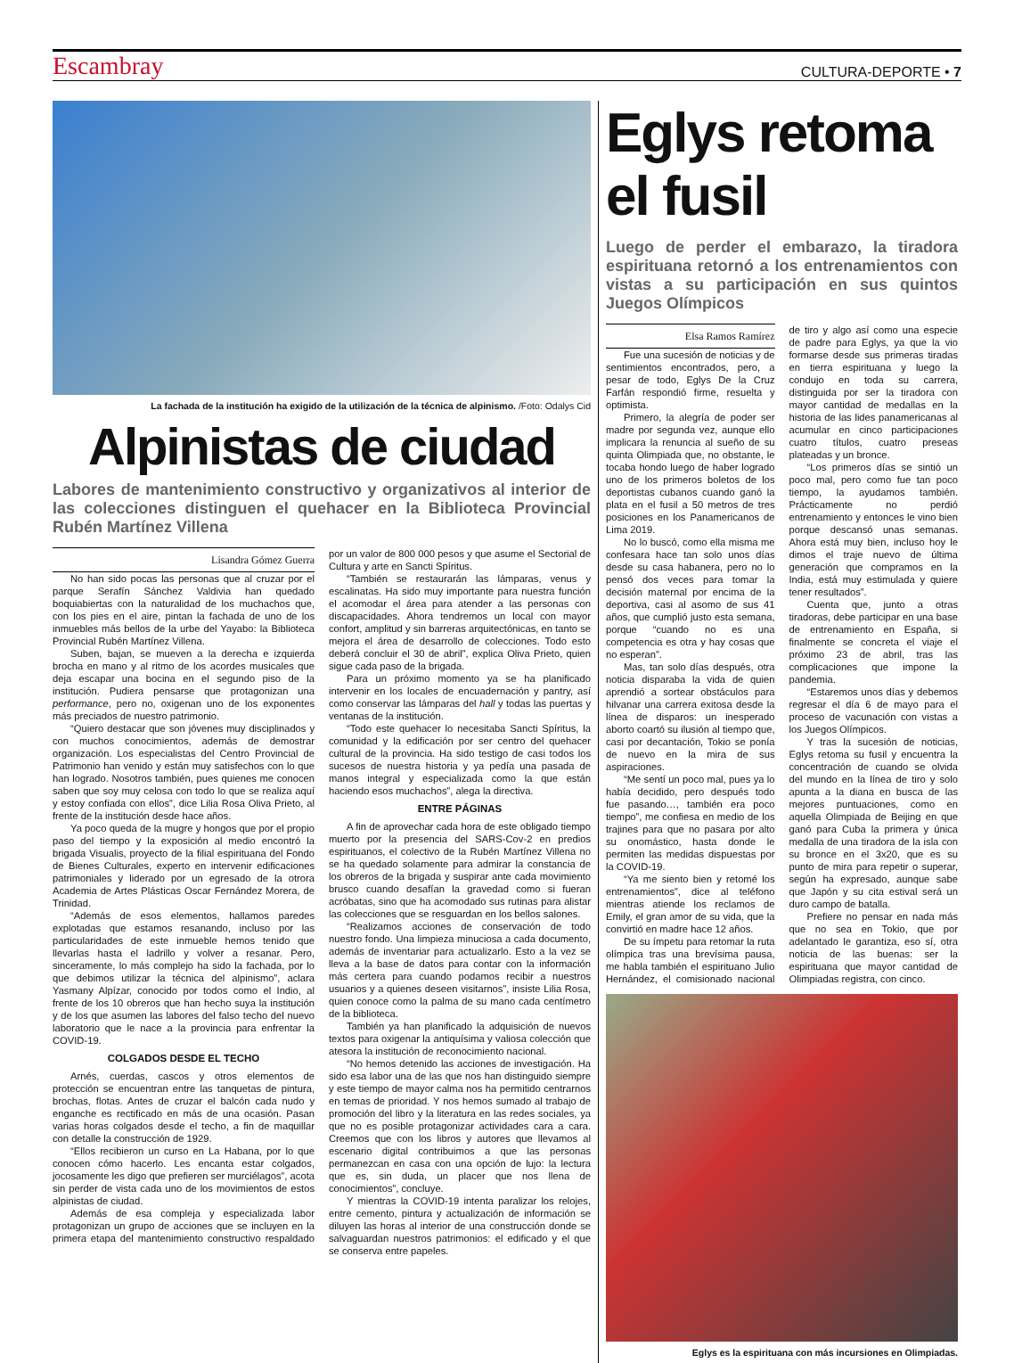Escambray CULTURA-DEPORTE • 7
La fachada de la institución ha exigido de la utilización de la técnica de alpinismo. /Foto: Odalys Cid
Alpinistas de ciudad
Labores de mantenimiento constructivo y organizativos al interior de las colecciones distinguen el quehacer en la Biblioteca Provincial Rubén Martínez Villena
Lisandra Gómez Guerra
No han sido pocas las personas que al cruzar por el parque Serafín Sánchez Valdivia han quedado boquiabiertas con la naturalidad de los muchachos que, con los pies en el aire, pintan la fachada de uno de los inmuebles más bellos de la urbe del Yayabo: la Biblioteca Provincial Rubén Martínez Villena.
Suben, bajan, se mueven a la derecha e izquierda brocha en mano y al ritmo de los acordes musicales que deja escapar una bocina en el segundo piso de la institución. Pudiera pensarse que protagonizan una performance, pero no, oxigenan uno de los exponentes más preciados de nuestro patrimonio.
“Quiero destacar que son jóvenes muy disciplinados y con muchos conocimientos, además de demostrar organización. Los especialistas del Centro Provincial de Patrimonio han venido y están muy satisfechos con lo que han logrado. Nosotros también, pues quienes me conocen saben que soy muy celosa con todo lo que se realiza aquí y estoy confiada con ellos”, dice Lilia Rosa Oliva Prieto, al frente de la institución desde hace años.
Ya poco queda de la mugre y hongos que por el propio paso del tiempo y la exposición al medio encontró la brigada Visualis, proyecto de la filial espirituana del Fondo de Bienes Culturales, experto en intervenir edificaciones patrimoniales y liderado por un egresado de la otrora Academia de Artes Plásticas Oscar Fernández Morera, de Trinidad.
“Además de esos elementos, hallamos paredes explotadas que estamos resanando, incluso por las particularidades de este inmueble hemos tenido que llevarlas hasta el ladrillo y volver a resanar. Pero, sinceramente, lo más complejo ha sido la fachada, por lo que debimos utilizar la técnica del alpinismo”, aclara Yasmany Alpízar, conocido por todos como el Indio, al frente de los 10 obreros que han hecho suya la institución y de los que asumen las labores del falso techo del nuevo laboratorio que le nace a la provincia para enfrentar la COVID-19.
COLGADOS DESDE EL TECHO
Arnés, cuerdas, cascos y otros elementos de protección se encuentran entre las tanquetas de pintura, brochas, flotas. Antes de cruzar el balcón cada nudo y enganche es rectificado en más de una ocasión. Pasan varias horas colgados desde el techo, a fin de maquillar con detalle la construcción de 1929.
“Ellos recibieron un curso en La Habana, por lo que conocen cómo hacerlo. Les encanta estar colgados, jocosamente les digo que prefieren ser murciélagos”, acota sin perder de vista cada uno de los movimientos de estos alpinistas de ciudad.
Además de esa compleja y especializada labor protagonizan un grupo de acciones que se incluyen en la primera etapa del mantenimiento constructivo respaldado por un valor de 800 000 pesos y que asume el Sectorial de Cultura y arte en Sancti Spíritus.
“También se restaurarán las lámparas, venus y escalinatas. Ha sido muy importante para nuestra función el acomodar el área para atender a las personas con discapacidades. Ahora tendremos un local con mayor confort, amplitud y sin barreras arquitectónicas, en tanto se mejora el área de desarrollo de colecciones. Todo esto deberá concluir el 30 de abril”, explica Oliva Prieto, quien sigue cada paso de la brigada.
Para un próximo momento ya se ha planificado intervenir en los locales de encuadernación y pantry, así como conservar las lámparas del hall y todas las puertas y ventanas de la institución.
“Todo este quehacer lo necesitaba Sancti Spíritus, la comunidad y la edificación por ser centro del quehacer cultural de la provincia. Ha sido testigo de casi todos los sucesos de nuestra historia y ya pedía una pasada de manos integral y especializada como la que están haciendo esos muchachos”, alega la directiva.
ENTRE PÁGINAS
A fin de aprovechar cada hora de este obligado tiempo muerto por la presencia del SARS-Cov-2 en predios espirituanos, el colectivo de la Rubén Martínez Villena no se ha quedado solamente para admirar la constancia de los obreros de la brigada y suspirar ante cada movimiento brusco cuando desafían la gravedad como si fueran acróbatas, sino que ha acomodado sus rutinas para alistar las colecciones que se resguardan en los bellos salones.
“Realizamos acciones de conservación de todo nuestro fondo. Una limpieza minuciosa a cada documento, además de inventariar para actualizarlo. Esto a la vez se lleva a la base de datos para contar con la información más certera para cuando podamos recibir a nuestros usuarios y a quienes deseen visitarnos”, insiste Lilia Rosa, quien conoce como la palma de su mano cada centímetro de la biblioteca.
También ya han planificado la adquisición de nuevos textos para oxigenar la antiquísima y valiosa colección que atesora la institución de reconocimiento nacional.
“No hemos detenido las acciones de investigación. Ha sido esa labor una de las que nos han distinguido siempre y este tiempo de mayor calma nos ha permitido centrarnos en temas de prioridad. Y nos hemos sumado al trabajo de promoción del libro y la literatura en las redes sociales, ya que no es posible protagonizar actividades cara a cara. Creemos que con los libros y autores que llevamos al escenario digital contribuimos a que las personas permanezcan en casa con una opción de lujo: la lectura que es, sin duda, un placer que nos llena de conocimientos”, concluye.
Y mientras la COVID-19 intenta paralizar los relojes, entre cemento, pintura y actualización de información se diluyen las horas al interior de una construcción donde se salvaguardan nuestros patrimonios: el edificado y el que se conserva entre papeles.
Eglys retoma el fusil
Luego de perder el embarazo, la tiradora espirituana retornó a los entrenamientos con vistas a su participación en sus quintos Juegos Olímpicos
Elsa Ramos Ramírez
Fue una sucesión de noticias y de sentimientos encontrados, pero, a pesar de todo, Eglys De la Cruz Farfán respondió firme, resuelta y optimista.
Primero, la alegría de poder ser madre por segunda vez, aunque ello implicara la renuncia al sueño de su quinta Olimpiada que, no obstante, le tocaba hondo luego de haber logrado uno de los primeros boletos de los deportistas cubanos cuando ganó la plata en el fusil a 50 metros de tres posiciones en los Panamericanos de Lima 2019.
No lo buscó, como ella misma me confesara hace tan solo unos días desde su casa habanera, pero no lo pensó dos veces para tomar la decisión maternal por encima de la deportiva, casi al asomo de sus 41 años, que cumplió justo esta semana, porque “cuando no es una competencia es otra y hay cosas que no esperan”.
Mas, tan solo días después, otra noticia disparaba la vida de quien aprendió a sortear obstáculos para hilvanar una carrera exitosa desde la línea de disparos: un inesperado aborto coartó su ilusión al tiempo que, casi por decantación, Tokio se ponía de nuevo en la mira de sus aspiraciones.
“Me sentí un poco mal, pues ya lo había decidido, pero después todo fue pasando…, también era poco tiempo”, me confiesa en medio de los trajines para que no pasara por alto su onomástico, hasta donde le permiten las medidas dispuestas por la COVID-19.
“Ya me siento bien y retomé los entrenamientos”, dice al teléfono mientras atiende los reclamos de Emily, el gran amor de su vida, que la convirtió en madre hace 12 años.
De su ímpetu para retomar la ruta olímpica tras una brevísima pausa, me habla también el espirituano Julio Hernández, el comisionado nacional de tiro y algo así como una especie de padre para Eglys, ya que la vio formarse desde sus primeras tiradas en tierra espirituana y luego la condujo en toda su carrera, distinguida por ser la tiradora con mayor cantidad de medallas en la historia de las lides panamericanas al acumular en cinco participaciones cuatro títulos, cuatro preseas plateadas y un bronce.
“Los primeros días se sintió un poco mal, pero como fue tan poco tiempo, la ayudamos también. Prácticamente no perdió entrenamiento y entonces le vino bien porque descansó unas semanas. Ahora está muy bien, incluso hoy le dimos el traje nuevo de última generación que compramos en la India, está muy estimulada y quiere tener resultados”.
Cuenta que, junto a otras tiradoras, debe participar en una base de entrenamiento en España, si finalmente se concreta el viaje el próximo 23 de abril, tras las complicaciones que impone la pandemia.
“Estaremos unos días y debemos regresar el día 6 de mayo para el proceso de vacunación con vistas a los Juegos Olímpicos.
Y tras la sucesión de noticias, Eglys retoma su fusil y encuentra la concentración de cuando se olvida del mundo en la línea de tiro y solo apunta a la diana en busca de las mejores puntuaciones, como en aquella Olimpiada de Beijing en que ganó para Cuba la primera y única medalla de una tiradora de la isla con su bronce en el 3x20, que es su punto de mira para repetir o superar, según ha expresado, aunque sabe que Japón y su cita estival será un duro campo de batalla.
Prefiere no pensar en nada más que no sea en Tokio, que por adelantado le garantiza, eso sí, otra noticia de las buenas: ser la espirituana que mayor cantidad de Olimpiadas registra, con cinco.
Eglys es la espirituana con más incursiones en Olimpiadas.